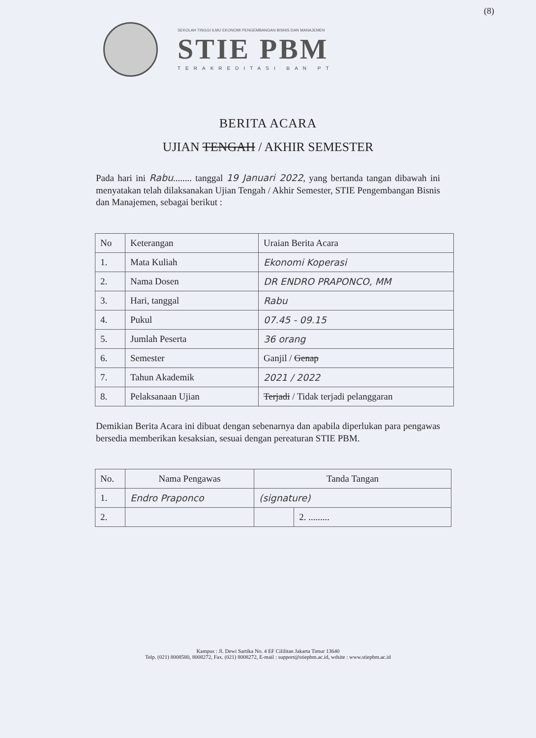(8)
SEKOLAH TINGGI ILMU EKONOMI PENGEMBANGAN BISNIS DAN MANAJEMEN
STIE PBM
TERAKREDITASI BAN PT
BERITA ACARA
UJIAN TENGAH / AKHIR SEMESTER
Pada hari ini Rabu........ tanggal 19 Januari 2022, yang bertanda tangan dibawah ini menyatakan telah dilaksanakan Ujian Tengah / Akhir Semester, STIE Pengembangan Bisnis dan Manajemen, sebagai berikut :
| No | Keterangan | Uraian Berita Acara |
| --- | --- | --- |
| 1. | Mata Kuliah | Ekonomi Koperasi |
| 2. | Nama Dosen | DR ENDRO PRAPONCO, MM |
| 3. | Hari, tanggal | Rabu |
| 4. | Pukul | 07.45 - 09.15 |
| 5. | Jumlah Peserta | 36 orang |
| 6. | Semester | Ganjil / Genap |
| 7. | Tahun Akademik | 2021 / 2022 |
| 8. | Pelaksanaan Ujian | Terjadi / Tidak terjadi pelanggaran |
Demikian Berita Acara ini dibuat dengan sebenarnya dan apabila diperlukan para pengawas bersedia memberikan kesaksian, sesuai dengan pereaturan STIE PBM.
| No. | Nama Pengawas | Tanda Tangan | |
| --- | --- | --- | --- |
| 1. | Endro Praponco | (signature) | |
| 2. | | | 2. ......... |
Kampus : Jl. Dewi Sartika No. 4 EF Cililitan Jakarta Timur 13640
Telp. (021) 8008580, 8008272, Fax. (021) 8008272, E-mail : support@stiepbm.ac.id, wdsite : www.stiepbm.ac.id